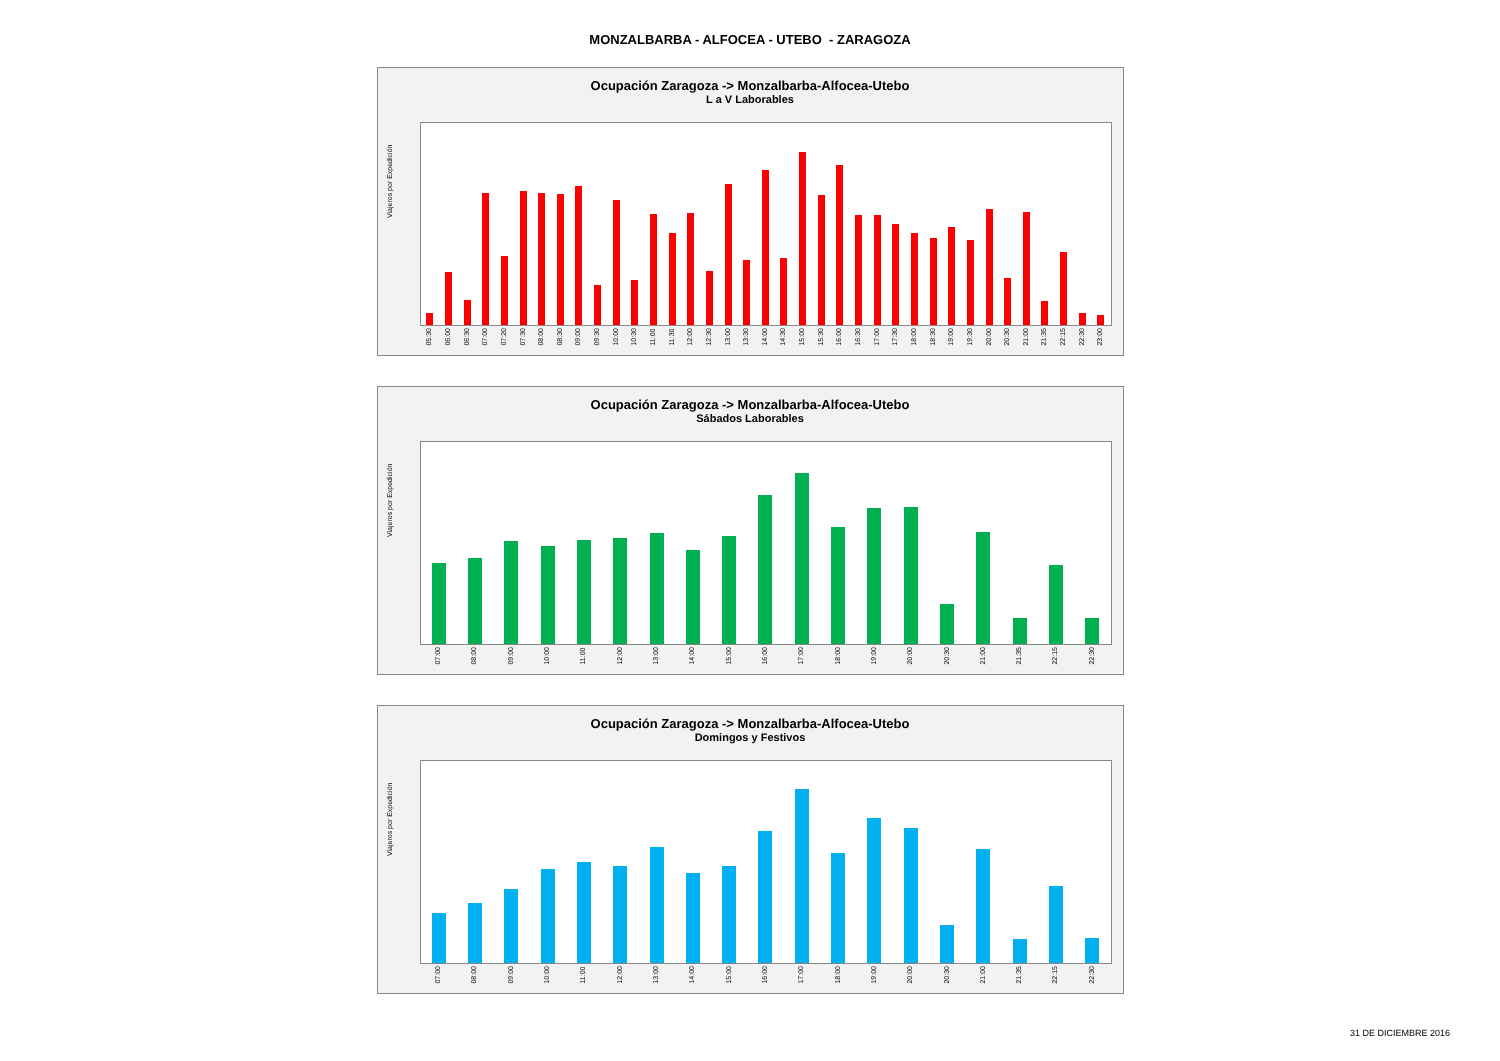MONZALBARBA - ALFOCEA - UTEBO - ZARAGOZA
Ocupación Zaragoza -> Monzalbarba-Alfocea-Utebo
L a V Laborables
Viajeros por Expedición
05:30 06:00 06:30 07:00 07:20 07:30 08:00 08:30 09:00 09:30 10:00 10:30 11:00 11:30 12:00 12:30 13:00 13:30 14:00 14:30 15:00 15:30 16:00 16:30 17:00 17:30 18:00 18:30 19:00 19:30 20:00 20:30 21:00 21:35 22:15 22:30 23:00
Ocupación Zaragoza -> Monzalbarba-Alfocea-Utebo
Sábados Laborables
Viajeros por Expedición
07:00 08:00 09:00 10:00 11:00 12:00 13:00 14:00 15:00 16:00 17:00 18:00 19:00 20:00 20:30 21:00 21:35 22:15 22:30
Ocupación Zaragoza -> Monzalbarba-Alfocea-Utebo
Domingos y Festivos
Viajeros por Expedición
07:00 08:00 09:00 10:00 11:00 12:00 13:00 14:00 15:00 16:00 17:00 18:00 19:00 20:00 20:30 21:00 21:35 22:15 22:30
31 DE DICIEMBRE 2016